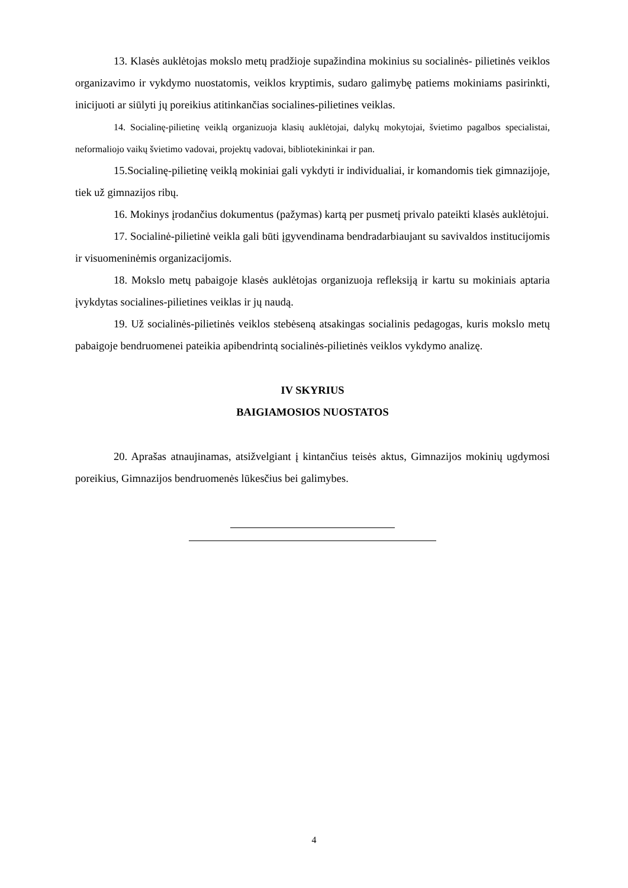13. Klasės auklėtojas mokslo metų pradžioje supažindina mokinius su socialinės- pilietinės veiklos organizavimo ir vykdymo nuostatomis, veiklos kryptimis, sudaro galimybę patiems mokiniams pasirinkti, inicijuoti ar siūlyti jų poreikius atitinkančias socialines-pilietines veiklas.
14. Socialinę-pilietinę veiklą organizuoja klasių auklėtojai, dalykų mokytojai, švietimo pagalbos specialistai, neformaliojo vaikų švietimo vadovai, projektų vadovai, bibliotekininkai ir pan.
15.Socialinę-pilietinę veiklą mokiniai gali vykdyti ir individualiai, ir komandomis tiek gimnazijoje, tiek už gimnazijos ribų.
16. Mokinys įrodančius dokumentus (pažymas) kartą per pusmetį privalo pateikti klasės auklėtojui.
17. Socialinė-pilietinė veikla gali būti įgyvendinama bendradarbiaujant su savivaldos institucijomis ir visuomeninėmis organizacijomis.
18. Mokslo metų pabaigoje klasės auklėtojas organizuoja refleksiją ir kartu su mokiniais aptaria įvykdytas socialines-pilietines veiklas ir jų naudą.
19. Už socialinės-pilietinės veiklos stebėseną atsakingas socialinis pedagogas, kuris mokslo metų pabaigoje bendruomenei pateikia apibendrintą socialinės-pilietinės veiklos vykdymo analizę.
IV SKYRIUS
BAIGIAMOSIOS NUOSTATOS
20. Aprašas atnaujinamas, atsižvelgiant į kintančius teisės aktus, Gimnazijos mokinių ugdymosi poreikius, Gimnazijos bendruomenės lūkesčius bei galimybes.
4